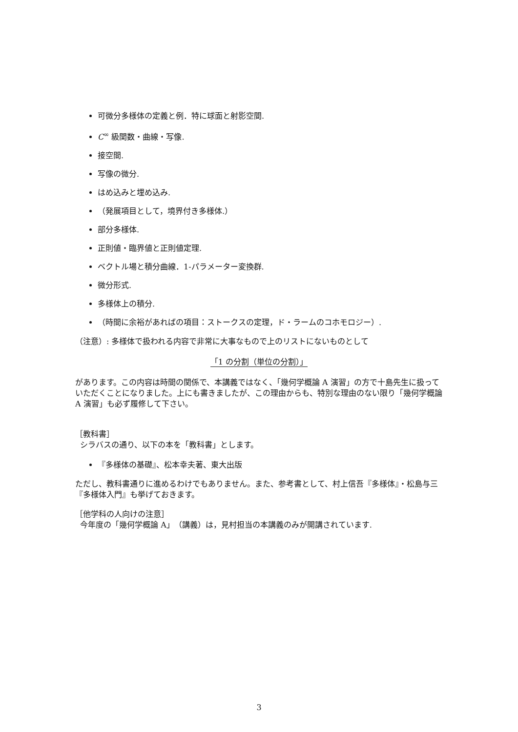可微分多様体の定義と例．特に球面と射影空間.
C<sup>∞</sup> 級関数・曲線・写像.
接空間.
写像の微分.
はめ込みと埋め込み.
（発展項目として，境界付き多様体.）
部分多様体.
正則値・臨界値と正則値定理.
ベクトル場と積分曲線．1-パラメーター変換群.
微分形式.
多様体上の積分.
（時間に余裕があればの項目：ストークスの定理，ド・ラームのコホモロジー）.
（注意）: 多様体で扱われる内容で非常に大事なもので上のリストにないものとして
「1 の分割（単位の分割）」
があります。この内容は時間の関係で、本講義ではなく、「幾何学概論 A 演習」の方で十島先生に扱っていただくことになりました。上にも書きましたが、この理由からも、特別な理由のない限り「幾何学概論 A 演習」も必ず履修して下さい。
［教科書］
シラバスの通り、以下の本を「教科書」とします。
『多様体の基礎』、松本幸夫著、東大出版
ただし、教科書通りに進めるわけでもありません。また、参考書として、村上信吾『多様体』・松島与三『多様体入門』も挙げておきます。
［他学科の人向けの注意］
今年度の「幾何学概論 A」（講義）は，見村担当の本講義のみが開講されています.
3